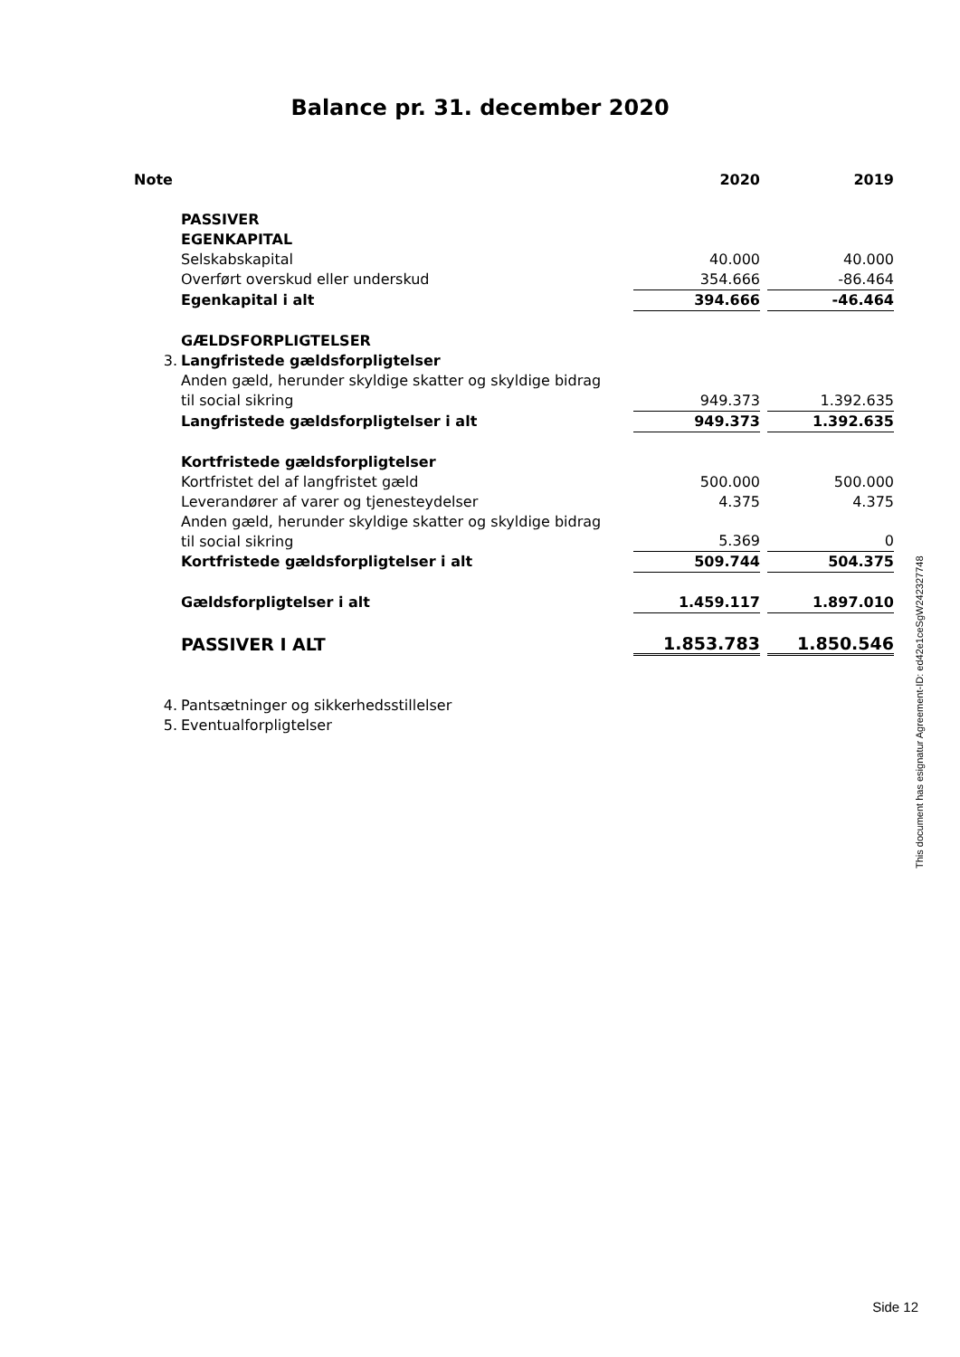Balance pr. 31. december 2020
| Note | | 2020 | | 2019 |
| --- | --- | --- | --- | --- |
| | PASSIVER | | | |
| | EGENKAPITAL | | | |
| | Selskabskapital | 40.000 | | 40.000 |
| | Overført overskud eller underskud | 354.666 | | -86.464 |
| | Egenkapital i alt | 394.666 | | -46.464 |
| | GÆLDSFORPLIGTELSER | | | |
| 3. | Langfristede gældsforpligtelser | | | |
| | Anden gæld, herunder skyldige skatter og skyldige bidrag til social sikring | 949.373 | | 1.392.635 |
| | Langfristede gældsforpligtelser i alt | 949.373 | | 1.392.635 |
| | Kortfristede gældsforpligtelser | | | |
| | Kortfristet del af langfristet gæld | 500.000 | | 500.000 |
| | Leverandører af varer og tjenesteydelser | 4.375 | | 4.375 |
| | Anden gæld, herunder skyldige skatter og skyldige bidrag til social sikring | 5.369 | | 0 |
| | Kortfristede gældsforpligtelser i alt | 509.744 | | 504.375 |
| | Gældsforpligtelser i alt | 1.459.117 | | 1.897.010 |
| | PASSIVER I ALT | 1.853.783 | | 1.850.546 |
| 4. | Pantsætninger og sikkerhedsstillelser | | | |
| 5. | Eventualforpligtelser | | | |
This document has esignatur Agreement-ID: ed42e1ceSgW242327748
Side 12